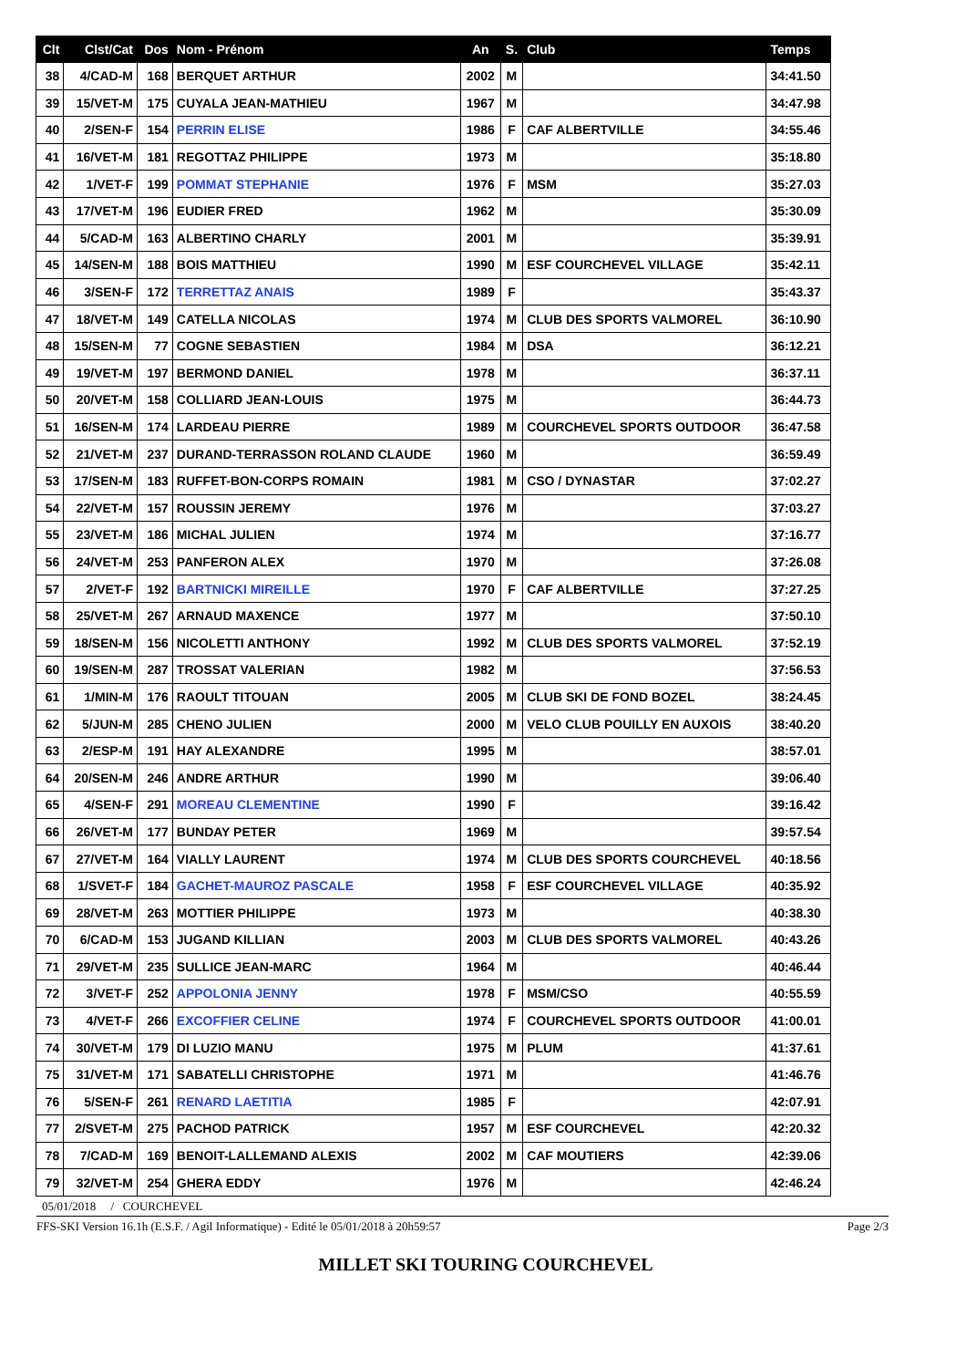| Clt | Clst/Cat | Dos | Nom - Prénom | An | S. | Club | Temps |
| --- | --- | --- | --- | --- | --- | --- | --- |
| 38 | 4/CAD-M | 168 | BERQUET ARTHUR | 2002 | M | | 34:41.50 |
| 39 | 15/VET-M | 175 | CUYALA JEAN-MATHIEU | 1967 | M | | 34:47.98 |
| 40 | 2/SEN-F | 154 | PERRIN ELISE | 1986 | F | CAF ALBERTVILLE | 34:55.46 |
| 41 | 16/VET-M | 181 | REGOTTAZ PHILIPPE | 1973 | M | | 35:18.80 |
| 42 | 1/VET-F | 199 | POMMAT STEPHANIE | 1976 | F | MSM | 35:27.03 |
| 43 | 17/VET-M | 196 | EUDIER FRED | 1962 | M | | 35:30.09 |
| 44 | 5/CAD-M | 163 | ALBERTINO CHARLY | 2001 | M | | 35:39.91 |
| 45 | 14/SEN-M | 188 | BOIS MATTHIEU | 1990 | M | ESF COURCHEVEL VILLAGE | 35:42.11 |
| 46 | 3/SEN-F | 172 | TERRETTAZ ANAIS | 1989 | F | | 35:43.37 |
| 47 | 18/VET-M | 149 | CATELLA NICOLAS | 1974 | M | CLUB DES SPORTS VALMOREL | 36:10.90 |
| 48 | 15/SEN-M | 77 | COGNE SEBASTIEN | 1984 | M | DSA | 36:12.21 |
| 49 | 19/VET-M | 197 | BERMOND DANIEL | 1978 | M | | 36:37.11 |
| 50 | 20/VET-M | 158 | COLLIARD JEAN-LOUIS | 1975 | M | | 36:44.73 |
| 51 | 16/SEN-M | 174 | LARDEAU PIERRE | 1989 | M | COURCHEVEL SPORTS OUTDOOR | 36:47.58 |
| 52 | 21/VET-M | 237 | DURAND-TERRASSON ROLAND CLAUDE | 1960 | M | | 36:59.49 |
| 53 | 17/SEN-M | 183 | RUFFET-BON-CORPS ROMAIN | 1981 | M | CSO / DYNASTAR | 37:02.27 |
| 54 | 22/VET-M | 157 | ROUSSIN JEREMY | 1976 | M | | 37:03.27 |
| 55 | 23/VET-M | 186 | MICHAL JULIEN | 1974 | M | | 37:16.77 |
| 56 | 24/VET-M | 253 | PANFERON ALEX | 1970 | M | | 37:26.08 |
| 57 | 2/VET-F | 192 | BARTNICKI MIREILLE | 1970 | F | CAF ALBERTVILLE | 37:27.25 |
| 58 | 25/VET-M | 267 | ARNAUD MAXENCE | 1977 | M | | 37:50.10 |
| 59 | 18/SEN-M | 156 | NICOLETTI ANTHONY | 1992 | M | CLUB DES SPORTS VALMOREL | 37:52.19 |
| 60 | 19/SEN-M | 287 | TROSSAT VALERIAN | 1982 | M | | 37:56.53 |
| 61 | 1/MIN-M | 176 | RAOULT TITOUAN | 2005 | M | CLUB SKI DE FOND BOZEL | 38:24.45 |
| 62 | 5/JUN-M | 285 | CHENO JULIEN | 2000 | M | VELO CLUB POUILLY EN AUXOIS | 38:40.20 |
| 63 | 2/ESP-M | 191 | HAY ALEXANDRE | 1995 | M | | 38:57.01 |
| 64 | 20/SEN-M | 246 | ANDRE ARTHUR | 1990 | M | | 39:06.40 |
| 65 | 4/SEN-F | 291 | MOREAU CLEMENTINE | 1990 | F | | 39:16.42 |
| 66 | 26/VET-M | 177 | BUNDAY PETER | 1969 | M | | 39:57.54 |
| 67 | 27/VET-M | 164 | VIALLY LAURENT | 1974 | M | CLUB DES SPORTS COURCHEVEL | 40:18.56 |
| 68 | 1/SVET-F | 184 | GACHET-MAUROZ PASCALE | 1958 | F | ESF COURCHEVEL VILLAGE | 40:35.92 |
| 69 | 28/VET-M | 263 | MOTTIER PHILIPPE | 1973 | M | | 40:38.30 |
| 70 | 6/CAD-M | 153 | JUGAND KILLIAN | 2003 | M | CLUB DES SPORTS VALMOREL | 40:43.26 |
| 71 | 29/VET-M | 235 | SULLICE JEAN-MARC | 1964 | M | | 40:46.44 |
| 72 | 3/VET-F | 252 | APPOLONIA JENNY | 1978 | F | MSM/CSO | 40:55.59 |
| 73 | 4/VET-F | 266 | EXCOFFIER CELINE | 1974 | F | COURCHEVEL SPORTS OUTDOOR | 41:00.01 |
| 74 | 30/VET-M | 179 | DI LUZIO MANU | 1975 | M | PLUM | 41:37.61 |
| 75 | 31/VET-M | 171 | SABATELLI CHRISTOPHE | 1971 | M | | 41:46.76 |
| 76 | 5/SEN-F | 261 | RENARD LAETITIA | 1985 | F | | 42:07.91 |
| 77 | 2/SVET-M | 275 | PACHOD PATRICK | 1957 | M | ESF COURCHEVEL | 42:20.32 |
| 78 | 7/CAD-M | 169 | BENOIT-LALLEMAND ALEXIS | 2002 | M | CAF MOUTIERS | 42:39.06 |
| 79 | 32/VET-M | 254 | GHERA EDDY | 1976 | M | | 42:46.24 |
05/01/2018 / COURCHEVEL
FFS-SKI Version 16.1h (E.S.F. / Agil Informatique) - Edité le 05/01/2018 à 20h59:57 Page 2/3
MILLET SKI TOURING COURCHEVEL